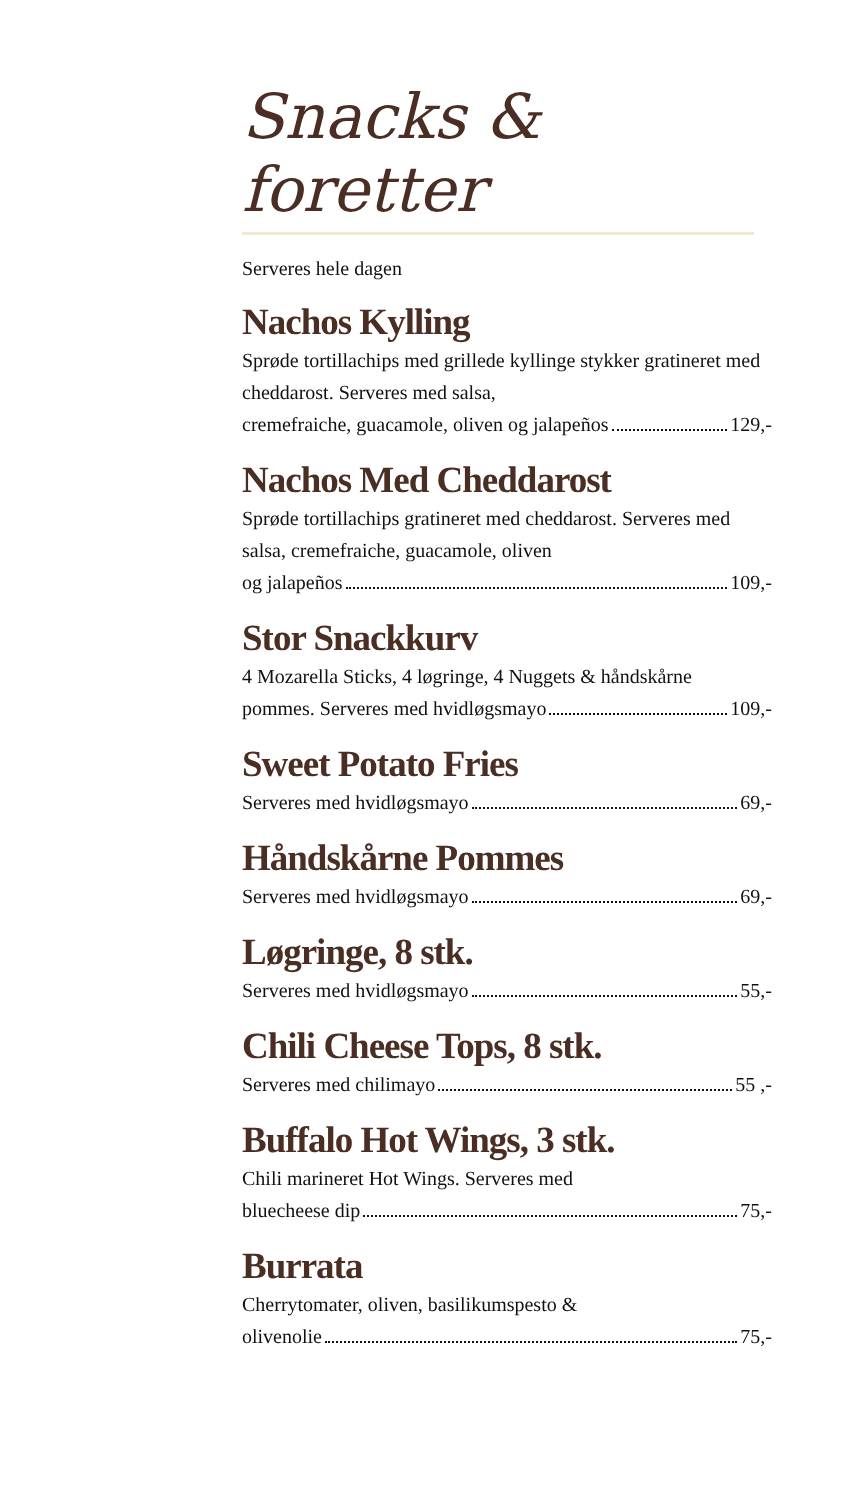Snacks & foretter
Serveres hele dagen
Nachos Kylling
Sprøde tortillachips med grillede kyllinge stykker gratineret med cheddarost. Serveres med salsa,
cremefraiche, guacamole, oliven og jalapeños 129,-
Nachos Med Cheddarost
Sprøde tortillachips gratineret med cheddarost. Serveres med salsa, cremefraiche, guacamole, oliven
og jalapeños 109,-
Stor Snackkurv
4 Mozarella Sticks, 4 løgringe, 4 Nuggets & håndskårne
pommes. Serveres med hvidløgsmayo 109,-
Sweet Potato Fries
Serveres med hvidløgsmayo 69,-
Håndskårne Pommes
Serveres med hvidløgsmayo 69,-
Løgringe, 8 stk.
Serveres med hvidløgsmayo 55,-
Chili Cheese Tops, 8 stk.
Serveres med chilimayo 55 ,-
Buffalo Hot Wings, 3 stk.
Chili marineret Hot Wings. Serveres med
bluecheese dip 75,-
Burrata
Cherrytomater, oliven, basilikumspesto &
olivenolie 75,-